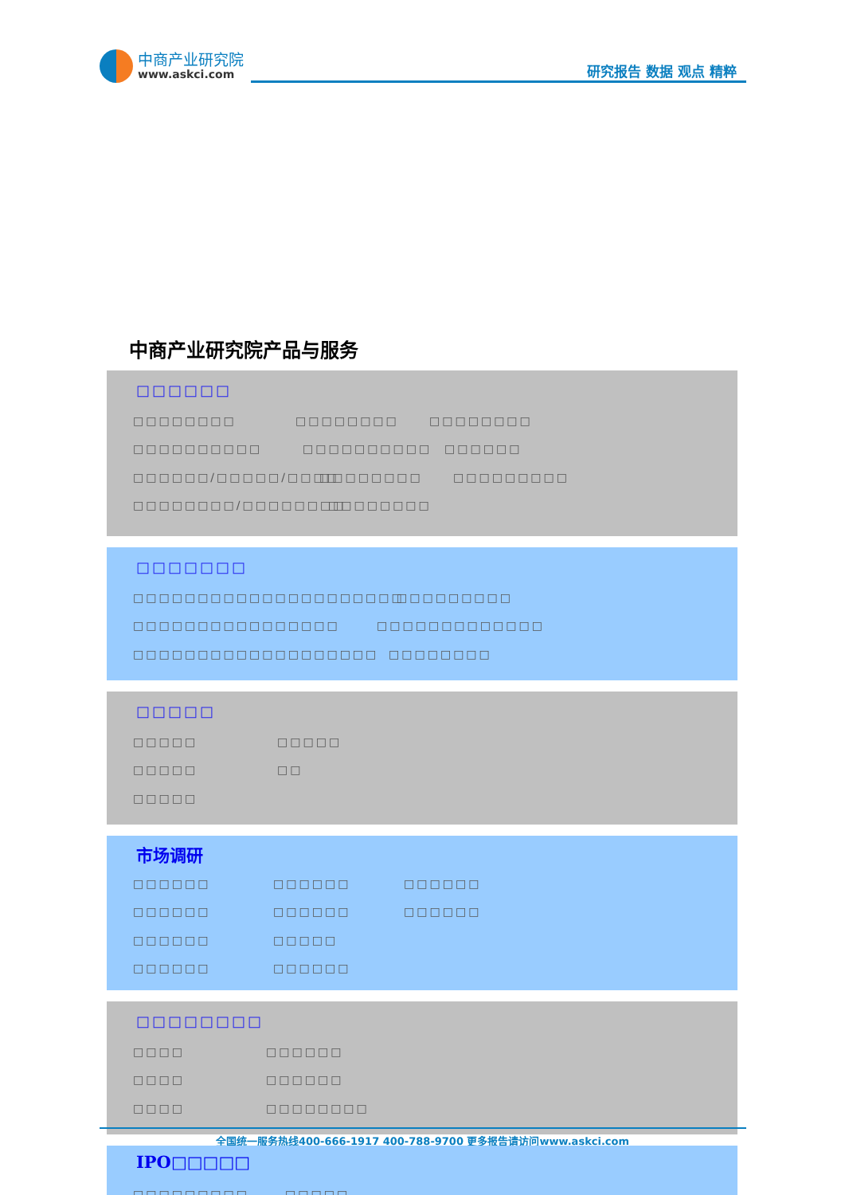中商产业研究院
www.askci.com
研究报告 数据 观点 精粹
中商产业研究院产品与服务
□□□□□□
□□□□□□□□ □□□□□□□□ □□□□□□□□
□□□□□□□□□□ □□□□□□□□□□ □□□□□□
□□□□□□/□□□□□/□□□□ □□□□□□□□ □□□□□□□□□
□□□□□□□□/□□□□□□□□ □□□□□□□□
□□□□□□□
□□□□□□□□□□□□□□□□□□□□□ □□□□□□□□□
□□□□□□□□□□□□□□□□ □□□□□□□□□□□□□
□□□□□□□□□□□□□□□□□□□ □□□□□□□□
□□□□□
□□□□□ □□□□□
□□□□□ □□
□□□□□
市场调研
□□□□□□ □□□□□□ □□□□□□
□□□□□□ □□□□□□ □□□□□□
□□□□□□ □□□□□
□□□□□□ □□□□□□
□□□□□□□□
□□□□ □□□□□□
□□□□ □□□□□□
□□□□ □□□□□□□□
全国统一服务热线400-666-1917 400-788-9700 更多报告请访问www.askci.com
IPO□□□□□
□□□□□□□□□ □□□□□